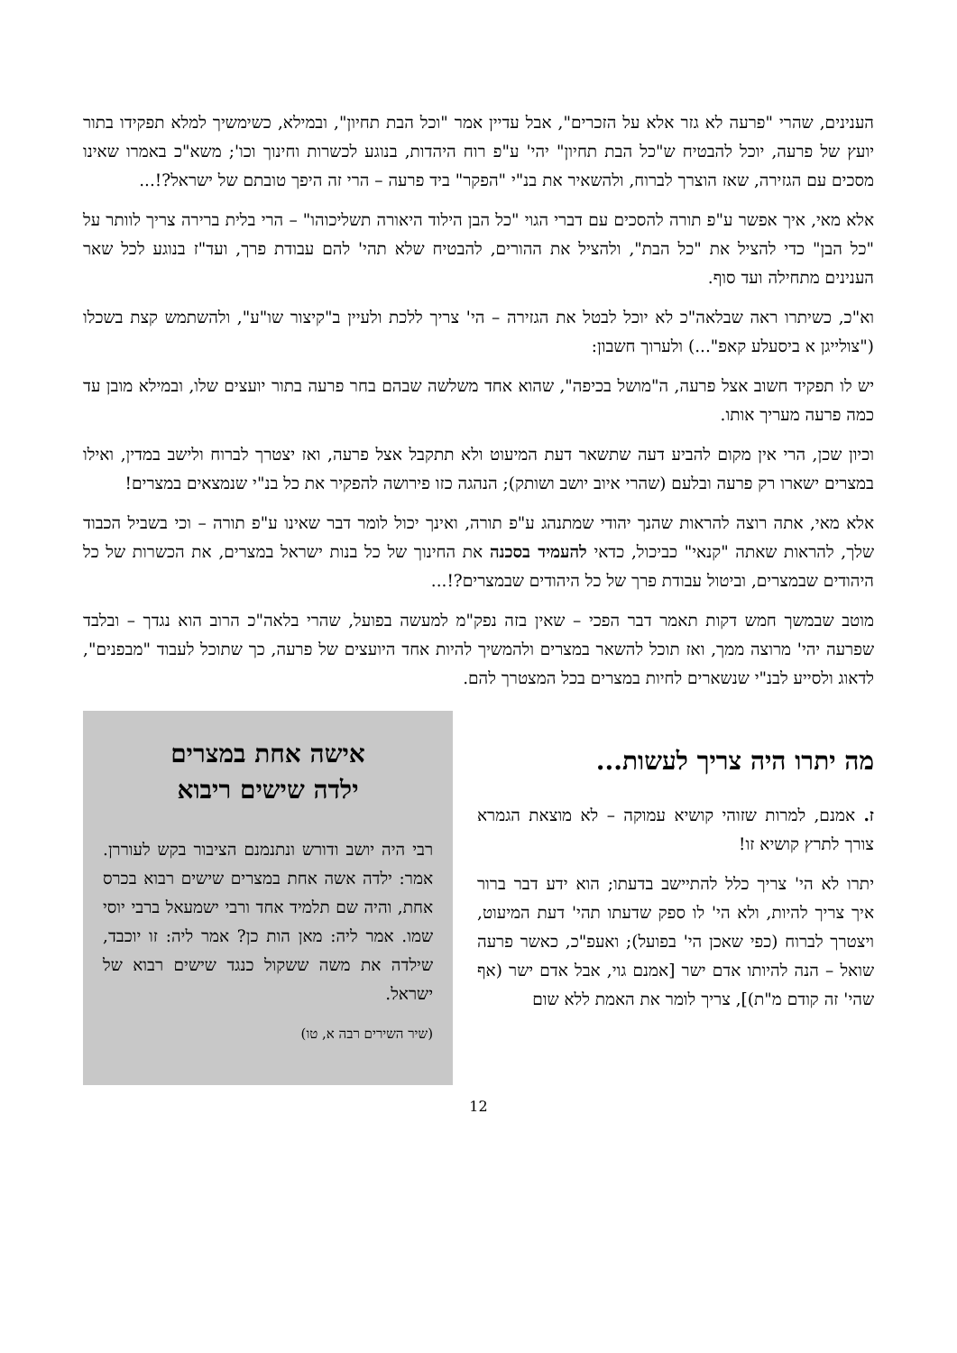הענינים, שהרי "פרעה לא גזר אלא על הזכרים", אבל עדיין אמר "וכל הבת תחיון", ובמילא, כשימשיך למלא תפקידו בתור יועץ של פרעה, יוכל להבטיח ש"כל הבת תחיון" יהי' ע"פ רוח היהדות, בנוגע לכשרות וחינוך וכו'; משא"כ באמרו שאינו מסכים עם הגזירה, שאז הוצרך לברוח, ולהשאיר את בנ"י "הפקר" ביד פרעה – הרי זה היפך טובתם של ישראל?!...
אלא מאי, איך אפשר ע"פ תורה להסכים עם דברי הגוי "כל הבן הילוד היאורה תשליכוהו" – הרי בלית ברירה צריך לוותר על "כל הבן" כדי להציל את "כל הבת", ולהציל את ההורים, להבטיח שלא תהי' להם עבודת פרך, ועד"ז בנוגע לכל שאר הענינים מתחילה ועד סוף.
וא"כ, כשיתרו ראה שבלאה"כ לא יוכל לבטל את הגזירה – הי' צריך ללכת ולעיין ב"קיצור שו"ע", ולהשתמש קצת בשכלו ("צולייגן א ביסעלע קאפ"...) ולערוך חשבון:
יש לו תפקיד חשוב אצל פרעה, ה"מושל בכיפה", שהוא אחד משלשה שבהם בחר פרעה בתור יועצים שלו, ובמילא מובן עד כמה פרעה מעריך אותו.
וכיון שכן, הרי אין מקום להביע דעה שתשאר דעת המיעוט ולא תתקבל אצל פרעה, ואז יצטרך לברוח ולישב במדין, ואילו במצרים ישארו רק פרעה ובלעם (שהרי איוב יושב ושותק); הנהגה כזו פירושה להפקיר את כל בנ"י שנמצאים במצרים!
אלא מאי, אתה רוצה להראות שהנך יהודי שמתנהג ע"פ תורה, ואינך יכול לומר דבר שאינו ע"פ תורה – וכי בשביל הכבוד שלך, להראות שאתה "קנאי" כביכול, כדאי להעמיד בסכנה את החינוך של כל בנות ישראל במצרים, את הכשרות של כל היהודים שבמצרים, וביטול עבודת פרך של כל היהודים שבמצרים?!...
מוטב שבמשך חמש דקות תאמר דבר הפכי – שאין בזה נפק"מ למעשה בפועל, שהרי בלאה"כ הרוב הוא נגדך – ובלבד שפרעה יהי' מרוצה ממך, ואז תוכל להשאר במצרים ולהמשיך להיות אחד היועצים של פרעה, כך שתוכל לעבוד "מבפנים", לדאוג ולסייע לבנ"י שנשארים לחיות במצרים בכל המצטרך להם.
מה יתרו היה צריך לעשות...
ז. אמנם, למרות שזוהי קושיא עמוקה – לא מוצאת הגמרא צורך לתרץ קושיא זו!
יתרו לא הי' צריך כלל להתיישב בדעתו; הוא ידע דבר ברור איך צריך להיות, ולא הי' לו ספק שדעתו תהי' דעת המיעוט, ויצטרך לברוח (כפי שאכן הי' בפועל); ואעפ"כ, כאשר פרעה שואל – הנה להיותו אדם ישר [אמנם גוי, אבל אדם ישר (אף שהי' זה קודם מ"ת)], צריך לומר את האמת ללא שום
אישה אחת במצרים
ילדה שישים ריבוא
רבי היה יושב ודורש ונתנמנם הציבור בקש לעוררן. אמר: ילדה אשה אחת במצרים שישים רבוא בכרס אחת, והיה שם תלמיד אחד ורבי ישמעאל ברבי יוסי שמו. אמר ליה: מאן הות כן? אמר ליה: זו יוכבד, שילדה את משה ששקול כנגד שישים רבוא של ישראל.
(שיר השירים רבה א, טו)
12